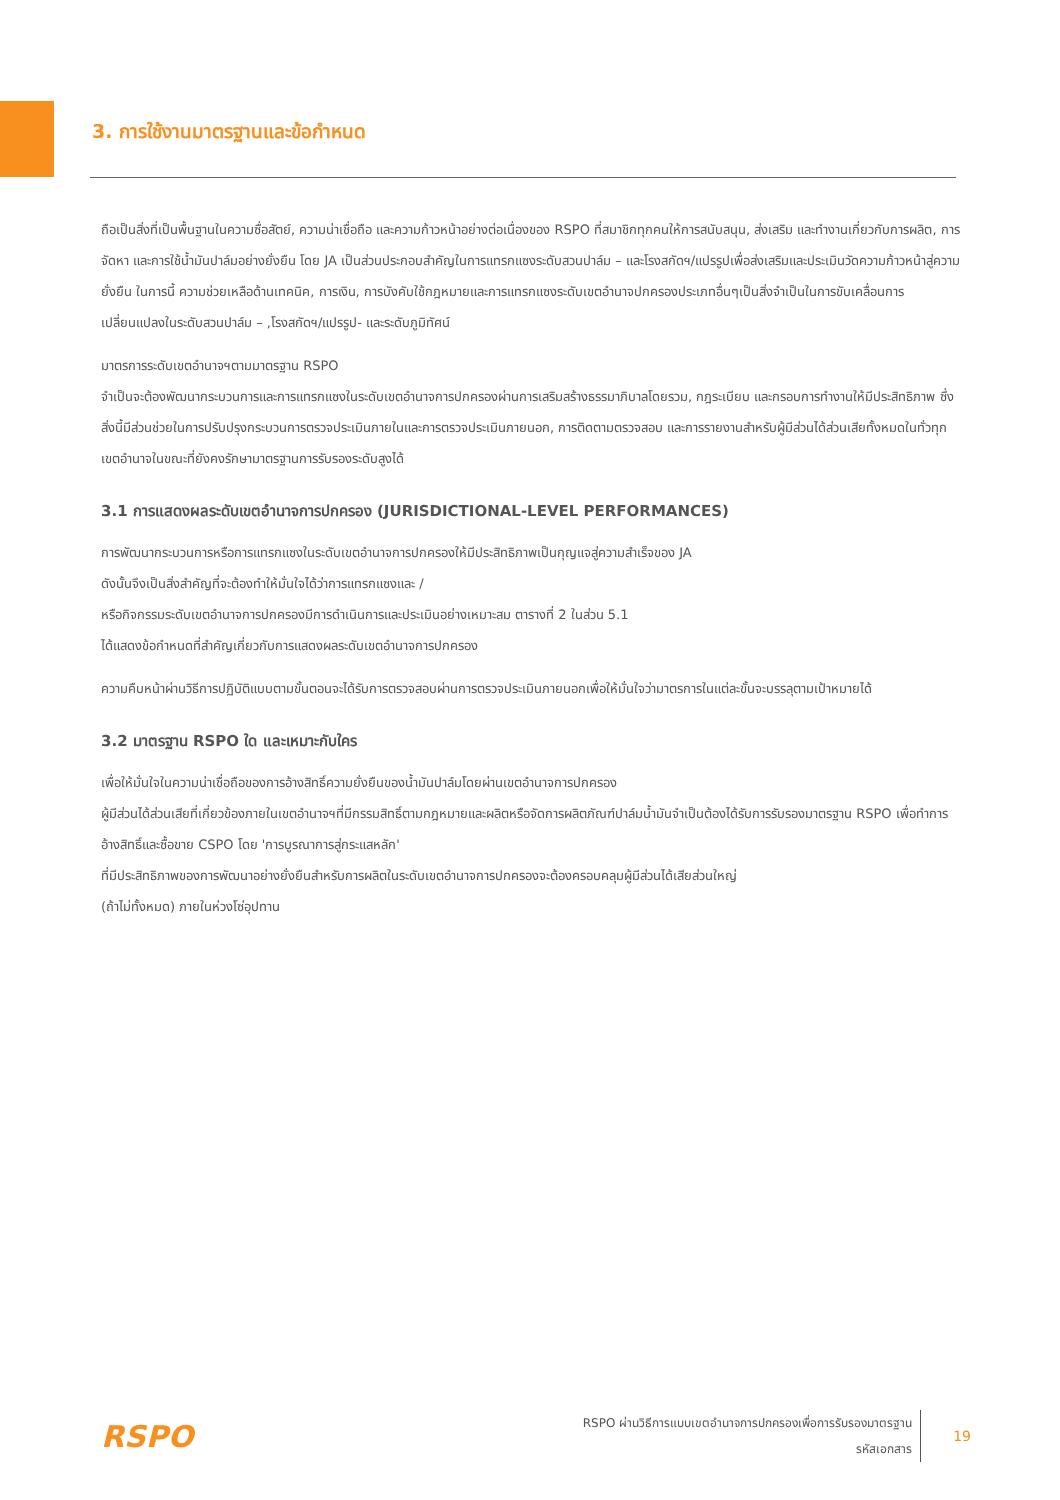3. การใช้งานมาตรฐานและข้อกำหนด
ถือเป็นสิ่งที่เป็นพื้นฐานในความซื่อสัตย์, ความน่าเชื่อถือ และความก้าวหน้าอย่างต่อเนื่องของ RSPO ที่สมาชิกทุกคนให้การสนับสนุน, ส่งเสริม และทำงานเกี่ยวกับการผลิต, การจัดหา และการใช้น้ำมันปาล์มอย่างยั่งยืน โดย JA เป็นส่วนประกอบสำคัญในการแทรกแซงระดับสวนปาล์ม – และโรงสกัดฯ/แปรรูปเพื่อส่งเสริมและประเมินวัดความก้าวหน้าสู่ความยั่งยืน ในการนี้ ความช่วยเหลือด้านเทคนิค, การเงิน, การบังคับใช้กฎหมายและการแทรกแซงระดับเขตอำนาจปกครองประเภทอื่นๆเป็นสิ่งจำเป็นในการขับเคลื่อนการเปลี่ยนแปลงในระดับสวนปาล์ม – ,โรงสกัดฯ/แปรรูป- และระดับภูมิทัศน์
มาตรการระดับเขตอำนาจฯตามมาตรฐาน RSPO
จำเป็นจะต้องพัฒนากระบวนการและการแทรกแซงในระดับเขตอำนาจการปกครองผ่านการเสริมสร้างธรรมาภิบาลโดยรวม, กฎระเบียบ และกรอบการทำงานให้มีประสิทธิภาพ ซึ่งสิ่งนี้มีส่วนช่วยในการปรับปรุงกระบวนการตรวจประเมินภายในและการตรวจประเมินภายนอก, การติดตามตรวจสอบ และการรายงานสำหรับผู้มีส่วนได้ส่วนเสียทั้งหมดในทั่วทุกเขตอำนาจในขณะที่ยังคงรักษามาตรฐานการรับรองระดับสูงได้
3.1 การแสดงผลระดับเขตอำนาจการปกครอง (JURISDICTIONAL-LEVEL PERFORMANCES)
การพัฒนากระบวนการหรือการแทรกแซงในระดับเขตอำนาจการปกครองให้มีประสิทธิภาพเป็นกุญแจสู่ความสำเร็จของ JA
ดังนั้นจึงเป็นสิ่งสำคัญที่จะต้องทำให้มั่นใจได้ว่าการแทรกแซงและ /
หรือกิจกรรมระดับเขตอำนาจการปกครองมีการดำเนินการและประเมินอย่างเหมาะสม ตารางที่ 2 ในส่วน 5.1
ได้แสดงข้อกำหนดที่สำคัญเกี่ยวกับการแสดงผลระดับเขตอำนาจการปกครอง
ความคืบหน้าผ่านวิธีการปฏิบัติแบบตามขั้นตอนจะได้รับการตรวจสอบผ่านการตรวจประเมินภายนอกเพื่อให้มั่นใจว่ามาตรการในแต่ละขั้นจะบรรลุตามเป้าหมายได้
3.2 มาตรฐาน RSPO ใด และเหมาะกับใคร
เพื่อให้มั่นใจในความน่าเชื่อถือของการอ้างสิทธิ์ความยั่งยืนของน้ำมันปาล์มโดยผ่านเขตอำนาจการปกครอง
ผู้มีส่วนได้ส่วนเสียที่เกี่ยวข้องภายในเขตอำนาจฯที่มีกรรมสิทธิ์ตามกฎหมายและผลิตหรือจัดการผลิตภัณฑ์ปาล์มน้ำมันจำเป็นต้องได้รับการรับรองมาตรฐาน RSPO เพื่อทำการอ้างสิทธิ์และซื้อขาย CSPO โดย 'การบูรณาการสู่กระแสหลัก'
ที่มีประสิทธิภาพของการพัฒนาอย่างยั่งยืนสำหรับการผลิตในระดับเขตอำนาจการปกครองจะต้องครอบคลุมผู้มีส่วนได้เสียส่วนใหญ่
(ถ้าไม่ทั้งหมด) ภายในห่วงโซ่อุปทาน
RSPO
RSPO ผ่านวิธีการแบบเขตอำนาจการปกครองเพื่อการรับรองมาตรฐาน
รหัสเอกสาร
19